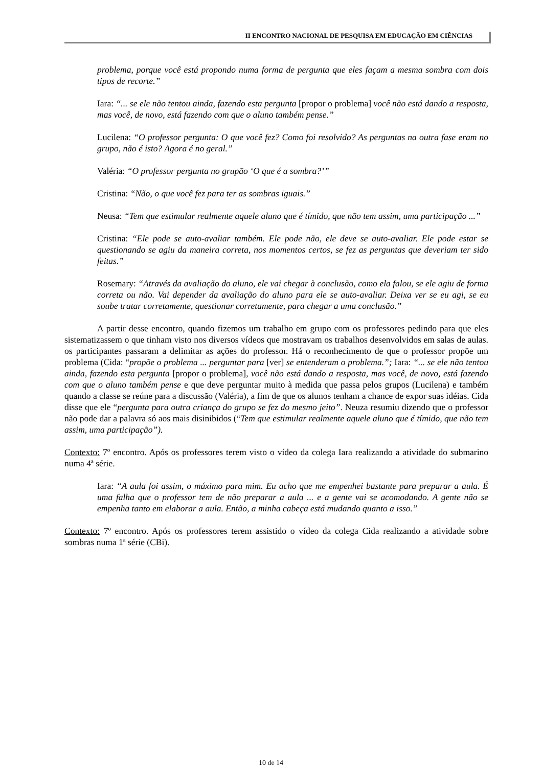II ENCONTRO NACIONAL DE PESQUISA EM EDUCAÇÃO EM CIÊNCIAS
problema, porque você está propondo numa forma de pergunta que eles façam a mesma sombra com dois tipos de recorte.”
Iara: “... se ele não tentou ainda, fazendo esta pergunta [propor o problema] você não está dando a resposta, mas você, de novo, está fazendo com que o aluno também pense.”
Lucilena: “O professor pergunta: O que você fez? Como foi resolvido? As perguntas na outra fase eram no grupo, não é isto? Agora é no geral.”
Valéria: “O professor pergunta no grupão ‘O que é a sombra?’”
Cristina: “Não, o que você fez para ter as sombras iguais.”
Neusa: “Tem que estimular realmente aquele aluno que é tímido, que não tem assim, uma participação ...”
Cristina: “Ele pode se auto-avaliar também. Ele pode não, ele deve se auto-avaliar. Ele pode estar se questionando se agiu da maneira correta, nos momentos certos, se fez as perguntas que deveriam ter sido feitas.”
Rosemary: “Através da avaliação do aluno, ele vai chegar à conclusão, como ela falou, se ele agiu de forma correta ou não. Vai depender da avaliação do aluno para ele se auto-avaliar. Deixa ver se eu agi, se eu soube tratar corretamente, questionar corretamente, para chegar a uma conclusão.”
A partir desse encontro, quando fizemos um trabalho em grupo com os professores pedindo para que eles sistematizassem o que tinham visto nos diversos vídeos que mostravam os trabalhos desenvolvidos em salas de aulas. os participantes passaram a delimitar as ações do professor. Há o reconhecimento de que o professor propõe um problema (Cida: “propõe o problema ... perguntar para [ver] se entenderam o problema.”; Iara: “... se ele não tentou ainda, fazendo esta pergunta [propor o problema], você não está dando a resposta, mas você, de novo, está fazendo com que o aluno também pense e que deve perguntar muito à medida que passa pelos grupos (Lucilena) e também quando a classe se reúne para a discussão (Valéria), a fim de que os alunos tenham a chance de expor suas idéias. Cida disse que ele “pergunta para outra criança do grupo se fez do mesmo jeito”. Neuza resumiu dizendo que o professor não pode dar a palavra só aos mais disinibidos (“Tem que estimular realmente aquele aluno que é tímido, que não tem assim, uma participação”).
Contexto: 7º encontro. Após os professores terem visto o vídeo da colega Iara realizando a atividade do submarino numa 4ª série.
Iara: “A aula foi assim, o máximo para mim. Eu acho que me empenhei bastante para preparar a aula. É uma falha que o professor tem de não preparar a aula ... e a gente vai se acomodando. A gente não se empenha tanto em elaborar a aula. Então, a minha cabeça está mudando quanto a isso.”
Contexto: 7º encontro. Após os professores terem assistido o vídeo da colega Cida realizando a atividade sobre sombras numa 1ª série (CBi).
10 de 14